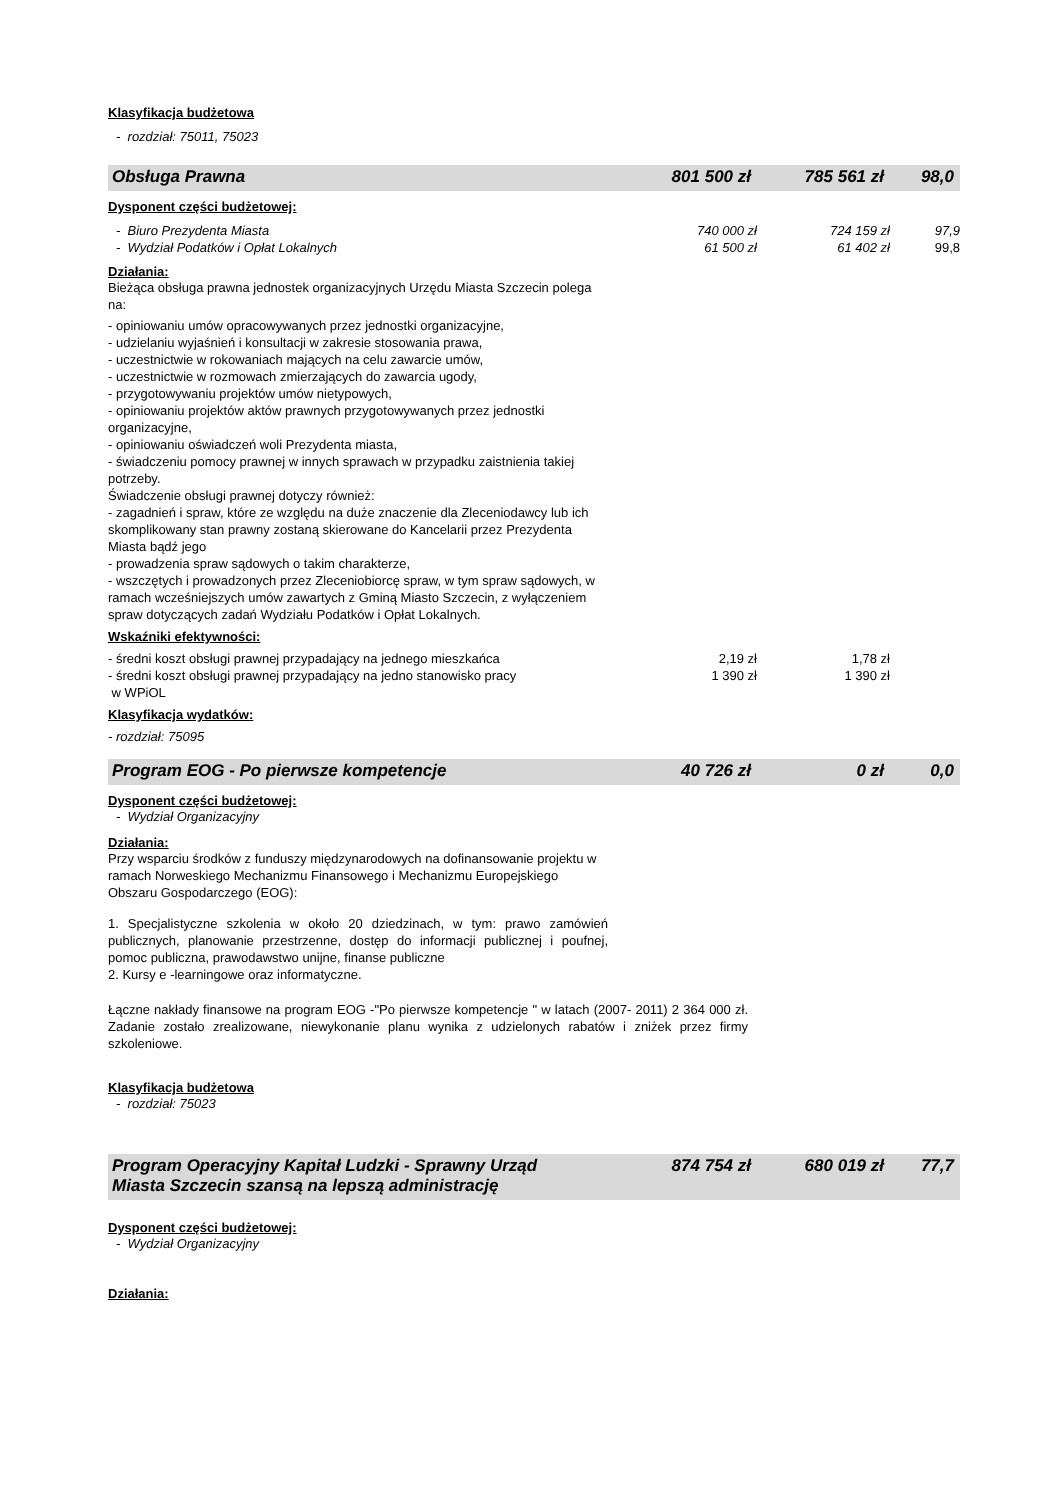Klasyfikacja budżetowa
- rozdział: 75011, 75023
Obsługa Prawna 801 500 zł 785 561 zł 98,0
Dysponent części budżetowej:
- Biuro Prezydenta Miasta 740 000 zł 724 159 zł 97,9
- Wydział Podatków i Opłat Lokalnych 61 500 zł 61 402 zł 99,8
Działania:
Bieżąca obsługa prawna jednostek organizacyjnych Urzędu Miasta Szczecin polega na:
- opiniowaniu umów opracowywanych przez jednostki organizacyjne,
- udzielaniu wyjaśnień i konsultacji w zakresie stosowania prawa,
- uczestnictwie w rokowaniach mających na celu zawarcie umów,
- uczestnictwie w rozmowach zmierzających do zawarcia ugody,
- przygotowywaniu projektów umów nietypowych,
- opiniowaniu projektów aktów prawnych przygotowywanych przez jednostki organizacyjne,
- opiniowaniu oświadczeń woli Prezydenta miasta,
- świadczeniu pomocy prawnej w innych sprawach w przypadku zaistnienia takiej potrzeby.
Świadczenie obsługi prawnej dotyczy również:
- zagadnień i spraw, które ze względu na duże znaczenie dla Zleceniodawcy lub ich skomplikowany stan prawny zostaną skierowane do Kancelarii przez Prezydenta Miasta bądź jego
- prowadzenia spraw sądowych o takim charakterze,
- wszczętych i prowadzonych przez Zleceniobiorcę spraw, w tym spraw sądowych, w ramach wcześniejszych umów zawartych z Gminą Miasto Szczecin, z wyłączeniem spraw dotyczących zadań Wydziału Podatków i Opłat Lokalnych.
Wskaźniki efektywności:
- średni koszt obsługi prawnej przypadający na jednego mieszkańca 2,19 zł 1,78 zł
- średni koszt obsługi prawnej przypadający na jedno stanowisko pracy
w WPiOL 1 390 zł 1 390 zł
Klasyfikacja wydatków:
- rozdział: 75095
Program EOG - Po pierwsze kompetencje 40 726 zł 0 zł 0,0
Dysponent części budżetowej:
- Wydział Organizacyjny
Działania:
Przy wsparciu środków z funduszy międzynarodowych na dofinansowanie projektu w ramach Norweskiego Mechanizmu Finansowego i Mechanizmu Europejskiego Obszaru Gospodarczego (EOG):
1. Specjalistyczne szkolenia w około 20 dziedzinach, w tym: prawo zamówień publicznych, planowanie przestrzenne, dostęp do informacji publicznej i poufnej, pomoc publiczna, prawodawstwo unijne, finanse publiczne
2. Kursy e -learningowe oraz informatyczne.
Łączne nakłady finansowe na program EOG -"Po pierwsze kompetencje " w latach (2007- 2011) 2 364 000 zł. Zadanie zostało zrealizowane, niewykonanie planu wynika z udzielonych rabatów i zniżek przez firmy szkoleniowe.
Klasyfikacja budżetowa
- rozdział: 75023
Program Operacyjny Kapitał Ludzki - Sprawny Urząd
Miasta Szczecin szansą na lepszą administrację 874 754 zł 680 019 zł 77,7
Dysponent części budżetowej:
- Wydział Organizacyjny
Działania: